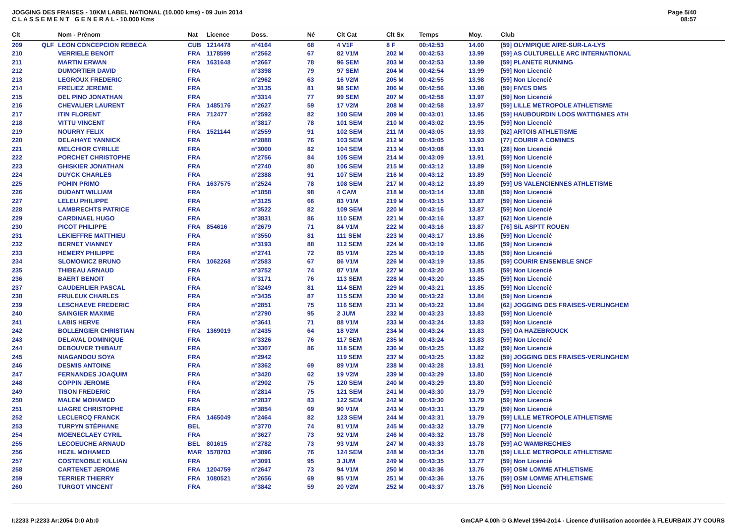JOGGING DES FRAISES - 10KM LABEL NATIONAL (10.000 kms) - 09 Juin 2014
C L A S S E M E N T G E N E R A L - 10.000 Kms
Page 5/40
08:57
| Clt | | Nom - Prénom | Nat | Licence | Doss. | Né | Clt Cat | Clt Sx | Temps | Moy. | Club |
| --- | --- | --- | --- | --- | --- | --- | --- | --- | --- | --- | --- |
| 209 | QLF | LEON CONCEPCION REBECA | CUB | 1214478 | n°4164 | 68 | 4 V1F | 8 F | 00:42:53 | 14.00 | [59] OLYMPIQUE AIRE-SUR-LA-LYS |
| 210 | | VERRIELE BENOIT | FRA | 1178599 | n°2562 | 67 | 82 V1M | 202 M | 00:42:53 | 13.99 | [59] AS CULTURELLE ARC INTERNATIONAL |
| 211 | | MARTIN ERWAN | FRA | 1631648 | n°2667 | 78 | 96 SEM | 203 M | 00:42:53 | 13.99 | [59] PLANETE RUNNING |
| 212 | | DUMORTIER DAVID | FRA | | n°3398 | 79 | 97 SEM | 204 M | 00:42:54 | 13.99 | [59] Non Licencié |
| 213 | | LEGROUX FREDERIC | FRA | | n°2962 | 63 | 16 V2M | 205 M | 00:42:55 | 13.98 | [59] Non Licencié |
| 214 | | FRELIEZ JEREMIE | FRA | | n°3135 | 81 | 98 SEM | 206 M | 00:42:56 | 13.98 | [59] FIVES DMS |
| 215 | | DEL PINO JONATHAN | FRA | | n°3314 | 77 | 99 SEM | 207 M | 00:42:58 | 13.97 | [59] Non Licencié |
| 216 | | CHEVALIER LAURENT | FRA | 1485176 | n°2627 | 59 | 17 V2M | 208 M | 00:42:58 | 13.97 | [59] LILLE METROPOLE ATHLETISME |
| 217 | | ITIN FLORENT | FRA | 712477 | n°2592 | 82 | 100 SEM | 209 M | 00:43:01 | 13.95 | [59] HAUBOURDIN LOOS WATTIGNIES ATH |
| 218 | | VITTU VINCENT | FRA | | n°3817 | 78 | 101 SEM | 210 M | 00:43:02 | 13.95 | [59] Non Licencié |
| 219 | | NOURRY FELIX | FRA | 1521144 | n°2559 | 91 | 102 SEM | 211 M | 00:43:05 | 13.93 | [62] ARTOIS ATHLETISME |
| 220 | | DELAHAYE YANNICK | FRA | | n°2888 | 76 | 103 SEM | 212 M | 00:43:05 | 13.93 | [77] COURIR A COMINES |
| 221 | | MELCHIOR CYRILLE | FRA | | n°3000 | 82 | 104 SEM | 213 M | 00:43:08 | 13.91 | [28] Non Licencié |
| 222 | | PORCHET CHRISTOPHE | FRA | | n°2756 | 84 | 105 SEM | 214 M | 00:43:09 | 13.91 | [59] Non Licencié |
| 223 | | GHISKIER JONATHAN | FRA | | n°2740 | 80 | 106 SEM | 215 M | 00:43:12 | 13.89 | [59] Non Licencié |
| 224 | | DUYCK CHARLES | FRA | | n°2388 | 91 | 107 SEM | 216 M | 00:43:12 | 13.89 | [59] Non Licencié |
| 225 | | POHIN PRIMO | FRA | 1637575 | n°2524 | 78 | 108 SEM | 217 M | 00:43:12 | 13.89 | [59] US VALENCIENNES ATHLETISME |
| 226 | | DUDANT WILLIAM | FRA | | n°1858 | 98 | 4 CAM | 218 M | 00:43:14 | 13.88 | [59] Non Licencié |
| 227 | | LELEU PHILIPPE | FRA | | n°3125 | 66 | 83 V1M | 219 M | 00:43:15 | 13.87 | [59] Non Licencié |
| 228 | | LAMBRECHTS PATRICE | FRA | | n°3522 | 82 | 109 SEM | 220 M | 00:43:16 | 13.87 | [59] Non Licencié |
| 229 | | CARDINAEL HUGO | FRA | | n°3831 | 86 | 110 SEM | 221 M | 00:43:16 | 13.87 | [62] Non Licencié |
| 230 | | PICOT PHILIPPE | FRA | 854616 | n°2679 | 71 | 84 V1M | 222 M | 00:43:16 | 13.87 | [76] S/L ASPTT ROUEN |
| 231 | | LEKIEFFRE MATTHIEU | FRA | | n°3550 | 81 | 111 SEM | 223 M | 00:43:17 | 13.86 | [59] Non Licencié |
| 232 | | BERNET VIANNEY | FRA | | n°3193 | 88 | 112 SEM | 224 M | 00:43:19 | 13.86 | [59] Non Licencié |
| 233 | | HEMERY PHILIPPE | FRA | | n°2741 | 72 | 85 V1M | 225 M | 00:43:19 | 13.85 | [59] Non Licencié |
| 234 | | SLOMOWICZ BRUNO | FRA | 1062268 | n°2583 | 67 | 86 V1M | 226 M | 00:43:19 | 13.85 | [59] COURIR ENSEMBLE SNCF |
| 235 | | THIBEAU ARNAUD | FRA | | n°3752 | 74 | 87 V1M | 227 M | 00:43:20 | 13.85 | [59] Non Licencié |
| 236 | | BAERT BENOIT | FRA | | n°3171 | 76 | 113 SEM | 228 M | 00:43:20 | 13.85 | [59] Non Licencié |
| 237 | | CAUDERLIER PASCAL | FRA | | n°3249 | 81 | 114 SEM | 229 M | 00:43:21 | 13.85 | [59] Non Licencié |
| 238 | | FRULEUX CHARLES | FRA | | n°3435 | 87 | 115 SEM | 230 M | 00:43:22 | 13.84 | [59] Non Licencié |
| 239 | | LESCHAEVE FREDERIC | FRA | | n°2851 | 75 | 116 SEM | 231 M | 00:43:22 | 13.84 | [62] JOGGING DES FRAISES-VERLINGHEM |
| 240 | | SAINGIER MAXIME | FRA | | n°2790 | 95 | 2 JUM | 232 M | 00:43:23 | 13.83 | [59] Non Licencié |
| 241 | | LABIS HERVE | FRA | | n°3641 | 71 | 88 V1M | 233 M | 00:43:24 | 13.83 | [59] Non Licencié |
| 242 | | BOLLENGIER CHRISTIAN | FRA | 1369019 | n°2435 | 64 | 18 V2M | 234 M | 00:43:24 | 13.83 | [59] OA HAZEBROUCK |
| 243 | | DELAVAL DOMINIQUE | FRA | | n°3326 | 76 | 117 SEM | 235 M | 00:43:24 | 13.83 | [59] Non Licencié |
| 244 | | DEBOUVER THIBAUT | FRA | | n°3307 | 86 | 118 SEM | 236 M | 00:43:25 | 13.82 | [59] Non Licencié |
| 245 | | NIAGANDOU SOYA | FRA | | n°2942 | | 119 SEM | 237 M | 00:43:25 | 13.82 | [59] JOGGING DES FRAISES-VERLINGHEM |
| 246 | | DESMIS ANTOINE | FRA | | n°3362 | 69 | 89 V1M | 238 M | 00:43:28 | 13.81 | [59] Non Licencié |
| 247 | | FERNANDES JOAQUIM | FRA | | n°3420 | 62 | 19 V2M | 239 M | 00:43:29 | 13.80 | [59] Non Licencié |
| 248 | | COPPIN JEROME | FRA | | n°2902 | 75 | 120 SEM | 240 M | 00:43:29 | 13.80 | [59] Non Licencié |
| 249 | | TISON FREDERIC | FRA | | n°2814 | 75 | 121 SEM | 241 M | 00:43:30 | 13.79 | [59] Non Licencié |
| 250 | | MALEM MOHAMED | FRA | | n°2837 | 83 | 122 SEM | 242 M | 00:43:30 | 13.79 | [59] Non Licencié |
| 251 | | LIAGRE CHRISTOPHE | FRA | | n°3854 | 69 | 90 V1M | 243 M | 00:43:31 | 13.79 | [59] Non Licencié |
| 252 | | LECLERCQ FRANCK | FRA | 1465049 | n°2464 | 82 | 123 SEM | 244 M | 00:43:31 | 13.79 | [59] LILLE METROPOLE ATHLETISME |
| 253 | | TURPYN STÉPHANE | BEL | | n°3770 | 74 | 91 V1M | 245 M | 00:43:32 | 13.79 | [77] Non Licencié |
| 254 | | MOENECLAEY CYRIL | FRA | | n°3627 | 73 | 92 V1M | 246 M | 00:43:32 | 13.78 | [59] Non Licencié |
| 255 | | LECOEUCHE ARNAUD | BEL | 801615 | n°2782 | 73 | 93 V1M | 247 M | 00:43:33 | 13.78 | [59] AC WAMBRECHIES |
| 256 | | HEZIL MOHAMED | MAR | 1578703 | n°3896 | 76 | 124 SEM | 248 M | 00:43:34 | 13.78 | [59] LILLE METROPOLE ATHLETISME |
| 257 | | COSTENOBLE KILLIAN | FRA | | n°3091 | 95 | 3 JUM | 249 M | 00:43:35 | 13.77 | [59] Non Licencié |
| 258 | | CARTENET JEROME | FRA | 1204759 | n°2647 | 73 | 94 V1M | 250 M | 00:43:36 | 13.76 | [59] OSM LOMME ATHLETISME |
| 259 | | TERRIER THIERRY | FRA | 1080521 | n°2656 | 69 | 95 V1M | 251 M | 00:43:36 | 13.76 | [59] OSM LOMME ATHLETISME |
| 260 | | TURGOT VINCENT | FRA | | n°3842 | 59 | 20 V2M | 252 M | 00:43:37 | 13.76 | [59] Non Licencié |
I:2233 P:2233 Ar:2054 D:0 Ab:0 GmCAP 4.00h © G.Mevel 1994-2o14 - Licence d'utilisation accordée à FLEURBAIX J'Y COURS